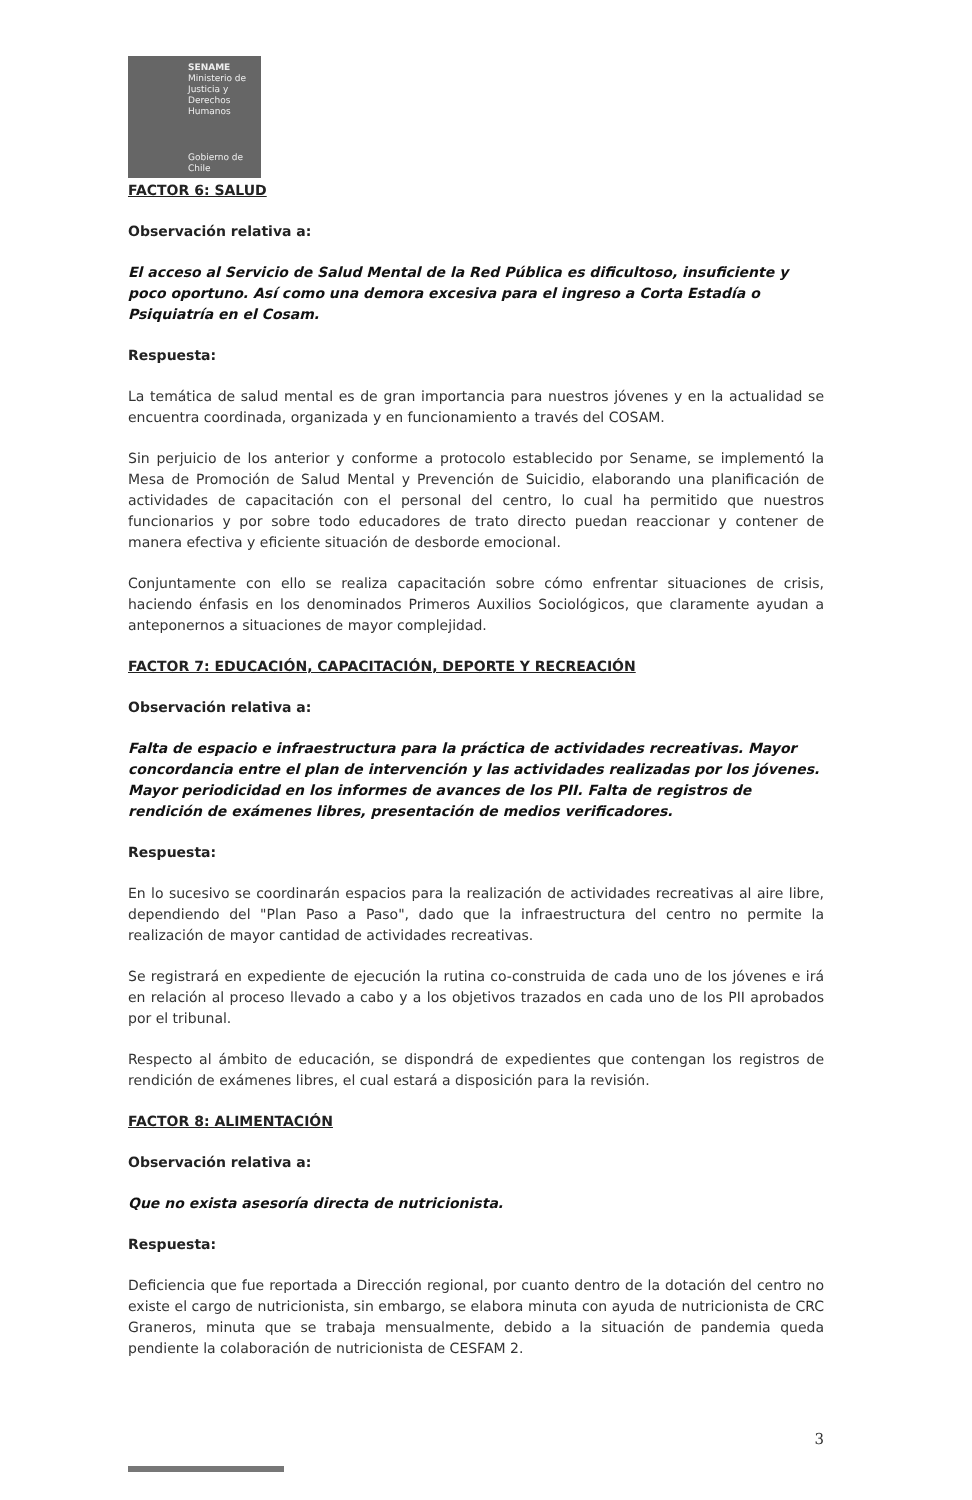SENAME
Ministerio de Justicia y Derechos Humanos
Gobierno de Chile
FACTOR 6: SALUD
Observación relativa a:
El acceso al Servicio de Salud Mental de la Red Pública es dificultoso, insuficiente y poco oportuno. Así como una demora excesiva para el ingreso a Corta Estadía o Psiquiatría en el Cosam.
Respuesta:
La temática de salud mental es de gran importancia para nuestros jóvenes y en la actualidad se encuentra coordinada, organizada y en funcionamiento a través del COSAM.
Sin perjuicio de los anterior y conforme a protocolo establecido por Sename, se implementó la Mesa de Promoción de Salud Mental y Prevención de Suicidio, elaborando una planificación de actividades de capacitación con el personal del centro, lo cual ha permitido que nuestros funcionarios y por sobre todo educadores de trato directo puedan reaccionar y contener de manera efectiva y eficiente situación de desborde emocional.
Conjuntamente con ello se realiza capacitación sobre cómo enfrentar situaciones de crisis, haciendo énfasis en los denominados Primeros Auxilios Sociológicos, que claramente ayudan a anteponernos a situaciones de mayor complejidad.
FACTOR 7: EDUCACIÓN, CAPACITACIÓN, DEPORTE Y RECREACIÓN
Observación relativa a:
Falta de espacio e infraestructura para la práctica de actividades recreativas. Mayor concordancia entre el plan de intervención y las actividades realizadas por los jóvenes. Mayor periodicidad en los informes de avances de los PII. Falta de registros de rendición de exámenes libres, presentación de medios verificadores.
Respuesta:
En lo sucesivo se coordinarán espacios para la realización de actividades recreativas al aire libre, dependiendo del "Plan Paso a Paso", dado que la infraestructura del centro no permite la realización de mayor cantidad de actividades recreativas.
Se registrará en expediente de ejecución la rutina co-construida de cada uno de los jóvenes e irá en relación al proceso llevado a cabo y a los objetivos trazados en cada uno de los PII aprobados por el tribunal.
Respecto al ámbito de educación, se dispondrá de expedientes que contengan los registros de rendición de exámenes libres, el cual estará a disposición para la revisión.
FACTOR 8: ALIMENTACIÓN
Observación relativa a:
Que no exista asesoría directa de nutricionista.
Respuesta:
Deficiencia que fue reportada a Dirección regional, por cuanto dentro de la dotación del centro no existe el cargo de nutricionista, sin embargo, se elabora minuta con ayuda de nutricionista de CRC Graneros, minuta que se trabaja mensualmente, debido a la situación de pandemia queda pendiente la colaboración de nutricionista de CESFAM 2.
3